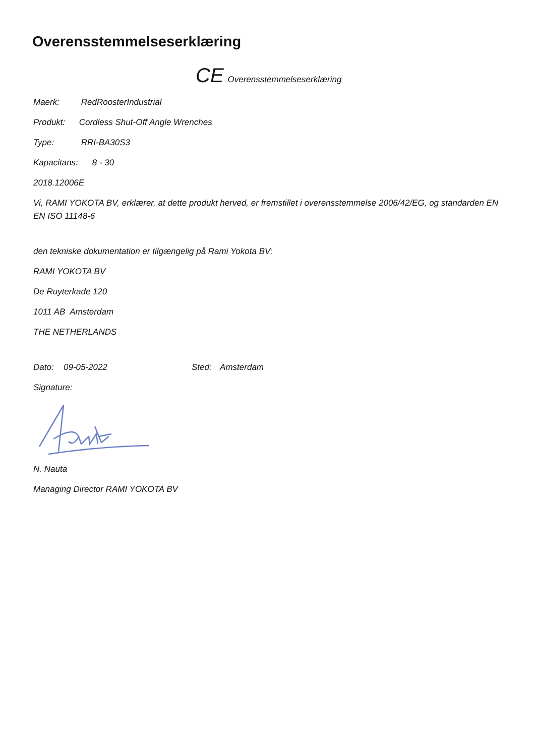Overensstemmelseserklæring
CE Overensstemmelseserklæring
Maerk: RedRoosterIndustrial
Produkt: Cordless Shut-Off Angle Wrenches
Type: RRI-BA30S3
Kapacitans: 8 - 30
2018.12006E
Vi, RAMI YOKOTA BV, erklærer, at dette produkt herved, er fremstillet i overensstemmelse 2006/42/EG, og standarden EN EN ISO 11148-6
den tekniske dokumentation er tilgængelig på Rami Yokota BV:
RAMI YOKOTA BV
De Ruyterkade 120
1011 AB Amsterdam
THE NETHERLANDS
Dato: 09-05-2022 Sted: Amsterdam
Signature:
N. Nauta
Managing Director RAMI YOKOTA BV